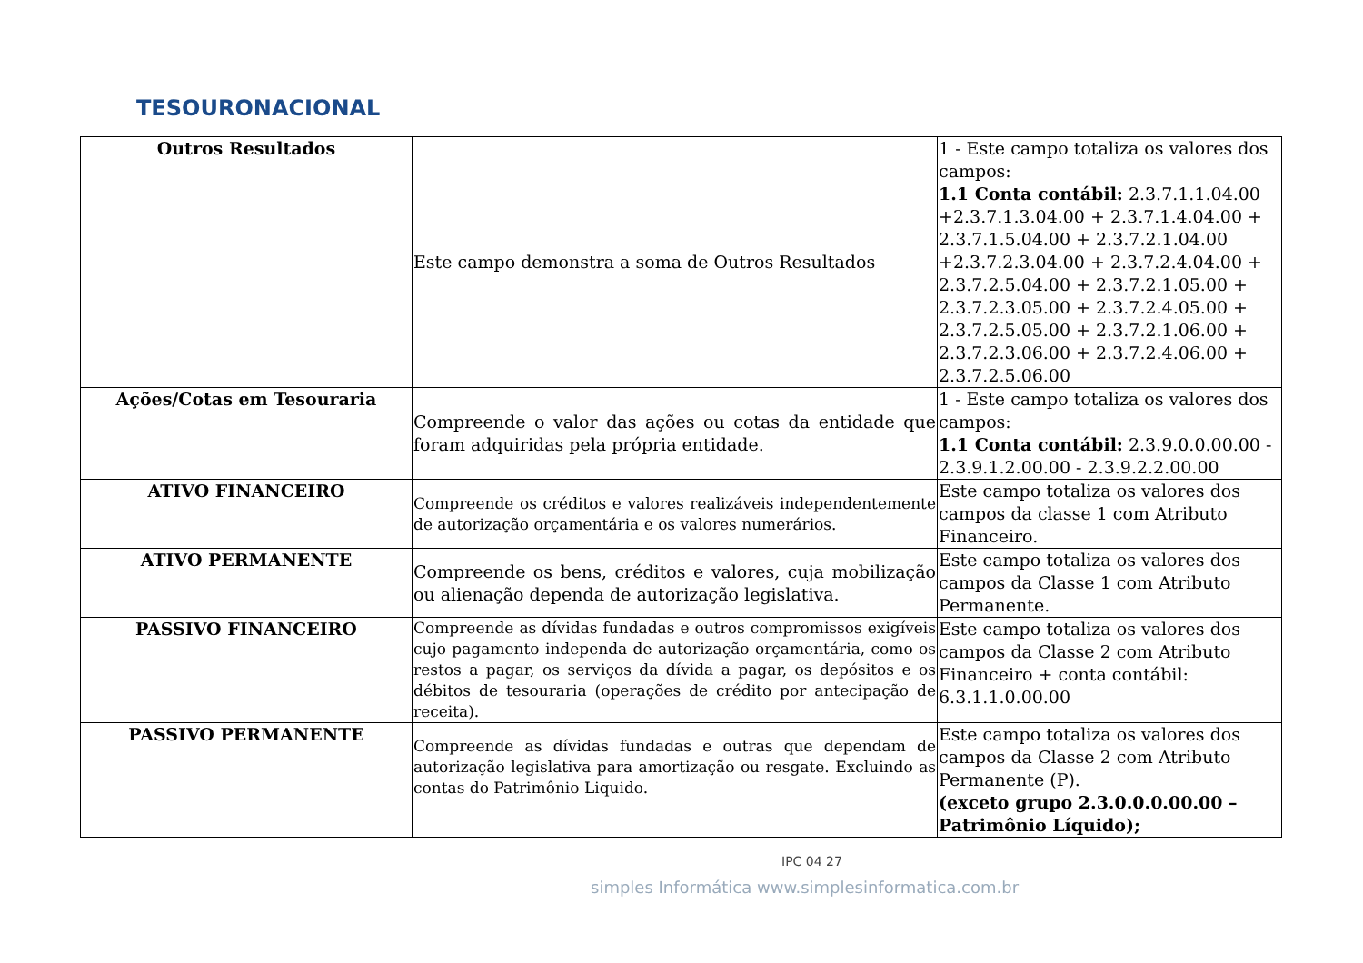TESOURONACIONAL
| Outros Resultados | Este campo demonstra a soma de Outros Resultados | 1 - Este campo totaliza os valores dos campos: 1.1 Conta contábil: 2.3.7.1.1.04.00 +2.3.7.1.3.04.00 + 2.3.7.1.4.04.00 + 2.3.7.1.5.04.00 + 2.3.7.2.1.04.00 +2.3.7.2.3.04.00 + 2.3.7.2.4.04.00 + 2.3.7.2.5.04.00 + 2.3.7.2.1.05.00 + 2.3.7.2.3.05.00 + 2.3.7.2.4.05.00 + 2.3.7.2.5.05.00 + 2.3.7.2.1.06.00 + 2.3.7.2.3.06.00 + 2.3.7.2.4.06.00 + 2.3.7.2.5.06.00 |
| Ações/Cotas em Tesouraria | Compreende o valor das ações ou cotas da entidade que foram adquiridas pela própria entidade. | 1 - Este campo totaliza os valores dos campos: 1.1 Conta contábil: 2.3.9.0.0.00.00 - 2.3.9.1.2.00.00 - 2.3.9.2.2.00.00 |
| ATIVO FINANCEIRO | Compreende os créditos e valores realizáveis independentemente de autorização orçamentária e os valores numerários. | Este campo totaliza os valores dos campos da classe 1 com Atributo Financeiro. |
| ATIVO PERMANENTE | Compreende os bens, créditos e valores, cuja mobilização ou alienação dependa de autorização legislativa. | Este campo totaliza os valores dos campos da Classe 1 com Atributo Permanente. |
| PASSIVO FINANCEIRO | Compreende as dívidas fundadas e outros compromissos exigíveis cujo pagamento independa de autorização orçamentária, como os restos a pagar, os serviços da dívida a pagar, os depósitos e os débitos de tesouraria (operações de crédito por antecipação de receita). | Este campo totaliza os valores dos campos da Classe 2 com Atributo Financeiro + conta contábil: 6.3.1.1.0.00.00 |
| PASSIVO PERMANENTE | Compreende as dívidas fundadas e outras que dependam de autorização legislativa para amortização ou resgate. Excluindo as contas do Patrimônio Liquido. | Este campo totaliza os valores dos campos da Classe 2 com Atributo Permanente (P). (exceto grupo 2.3.0.0.0.00.00 – Patrimônio Líquido); |
IPC 04 27
simples Informática www.simplesinformatica.com.br